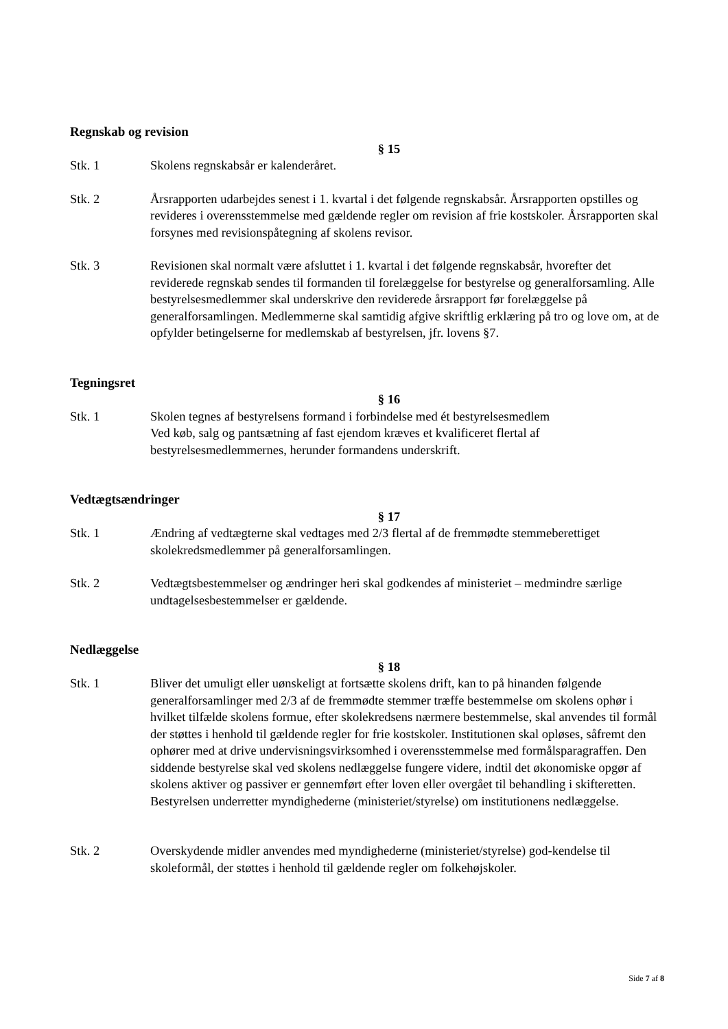Regnskab og revision
§ 15
Stk. 1 Skolens regnskabsår er kalenderåret.
Stk. 2 Årsrapporten udarbejdes senest i 1. kvartal i det følgende regnskabsår. Årsrapporten opstilles og revideres i overensstemmelse med gældende regler om revision af frie kostskoler. Årsrapporten skal forsynes med revisionspåtegning af skolens revisor.
Stk. 3 Revisionen skal normalt være afsluttet i 1. kvartal i det følgende regnskabsår, hvorefter det reviderede regnskab sendes til formanden til forelæggelse for bestyrelse og generalforsamling. Alle bestyrelsesmedlemmer skal underskrive den reviderede årsrapport før forelæggelse på generalforsamlingen. Medlemmerne skal samtidig afgive skriftlig erklæring på tro og love om, at de opfylder betingelserne for medlemskab af bestyrelsen, jfr. lovens §7.
Tegningsret
§ 16
Stk. 1 Skolen tegnes af bestyrelsens formand i forbindelse med ét bestyrelsesmedlem
Ved køb, salg og pantsætning af fast ejendom kræves et kvalificeret flertal af bestyrelsesmedlemmernes, herunder formandens underskrift.
Vedtægtsændringer
§ 17
Stk. 1 Ændring af vedtægterne skal vedtages med 2/3 flertal af de fremmødte stemmeberettiget skolekredsmedlemmer på generalforsamlingen.
Stk. 2 Vedtægtsbestemmelser og ændringer heri skal godkendes af ministeriet – medmindre særlige undtagelsesbestemmelser er gældende.
Nedlæggelse
§ 18
Stk. 1 Bliver det umuligt eller uønskeligt at fortsætte skolens drift, kan to på hinanden følgende generalforsamlinger med 2/3 af de fremmødte stemmer træffe bestemmelse om skolens ophør i hvilket tilfælde skolens formue, efter skolekredsens nærmere bestemmelse, skal anvendes til formål der støttes i henhold til gældende regler for frie kostskoler. Institutionen skal opløses, såfremt den ophører med at drive undervisningsvirksomhed i overensstemmelse med formålsparagraffen. Den siddende bestyrelse skal ved skolens nedlæggelse fungere videre, indtil det økonomiske opgør af skolens aktiver og passiver er gennemført efter loven eller overgået til behandling i skifteretten. Bestyrelsen underretter myndighederne (ministeriet/styrelse) om institutionens nedlæggelse.
Stk. 2 Overskydende midler anvendes med myndighederne (ministeriet/styrelse) god-kendelse til skoleformål, der støttes i henhold til gældende regler om folkehøjskoler.
Side 7 af 8